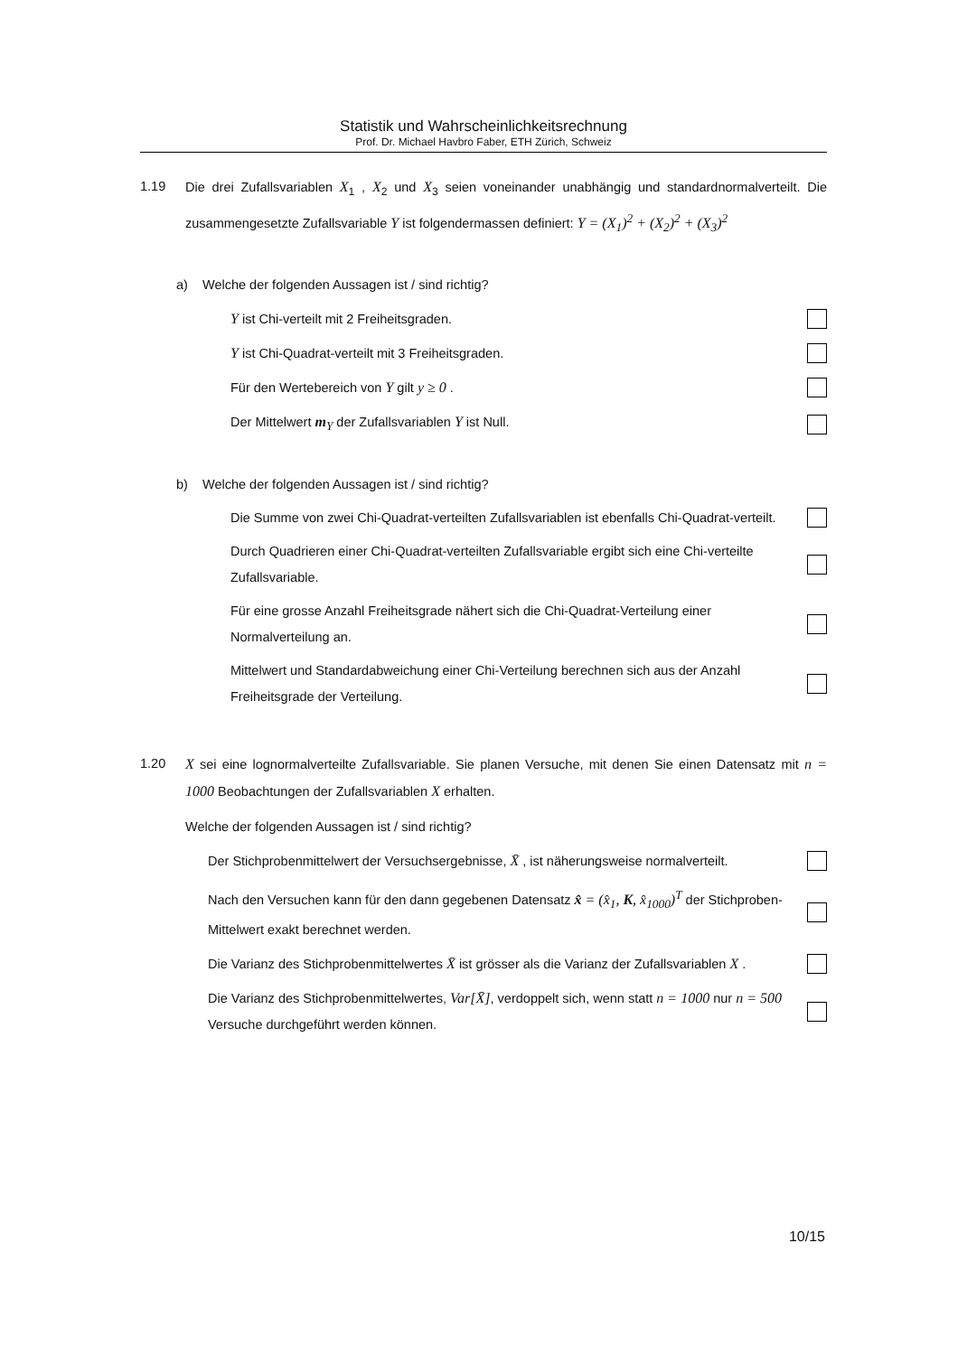Statistik und Wahrscheinlichkeitsrechnung
Prof. Dr. Michael Havbro Faber, ETH Zürich, Schweiz
1.19 Die drei Zufallsvariablen X<sub>1</sub> , X<sub>2</sub> und X<sub>3</sub> seien voneinander unabhängig und standardnormalverteilt. Die zusammengesetzte Zufallsvariable Y ist folgendermassen definiert: Y = (X<sub>1</sub>)<sup>2</sup> + (X<sub>2</sub>)<sup>2</sup> + (X<sub>3</sub>)<sup>2</sup>
a) Welche der folgenden Aussagen ist / sind richtig?
Y ist Chi-verteilt mit 2 Freiheitsgraden.
Y ist Chi-Quadrat-verteilt mit 3 Freiheitsgraden.
Für den Wertebereich von Y gilt y ≥ 0 .
Der Mittelwert m<sub>Y</sub> der Zufallsvariablen Y ist Null.
b) Welche der folgenden Aussagen ist / sind richtig?
Die Summe von zwei Chi-Quadrat-verteilten Zufallsvariablen ist ebenfalls Chi-Quadrat-verteilt.
Durch Quadrieren einer Chi-Quadrat-verteilten Zufallsvariable ergibt sich eine Chi-verteilte Zufallsvariable.
Für eine grosse Anzahl Freiheitsgrade nähert sich die Chi-Quadrat-Verteilung einer Normalverteilung an.
Mittelwert und Standardabweichung einer Chi-Verteilung berechnen sich aus der Anzahl Freiheitsgrade der Verteilung.
1.20 X sei eine lognormalverteilte Zufallsvariable. Sie planen Versuche, mit denen Sie einen Datensatz mit n = 1000 Beobachtungen der Zufallsvariablen X erhalten.
Welche der folgenden Aussagen ist / sind richtig?
Der Stichprobenmittelwert der Versuchsergebnisse, X̄ , ist näherungsweise normalverteilt.
Nach den Versuchen kann für den dann gegebenen Datensatz x̂ = (x̂<sub>1</sub>, K, x̂<sub>1000</sub>)<sup>T</sup> der Stichproben-Mittelwert exakt berechnet werden.
Die Varianz des Stichprobenmittelwertes X̄ ist grösser als die Varianz der Zufallsvariablen X .
Die Varianz des Stichprobenmittelwertes, Var[X̄], verdoppelt sich, wenn statt n = 1000 nur n = 500 Versuche durchgeführt werden können.
10/15